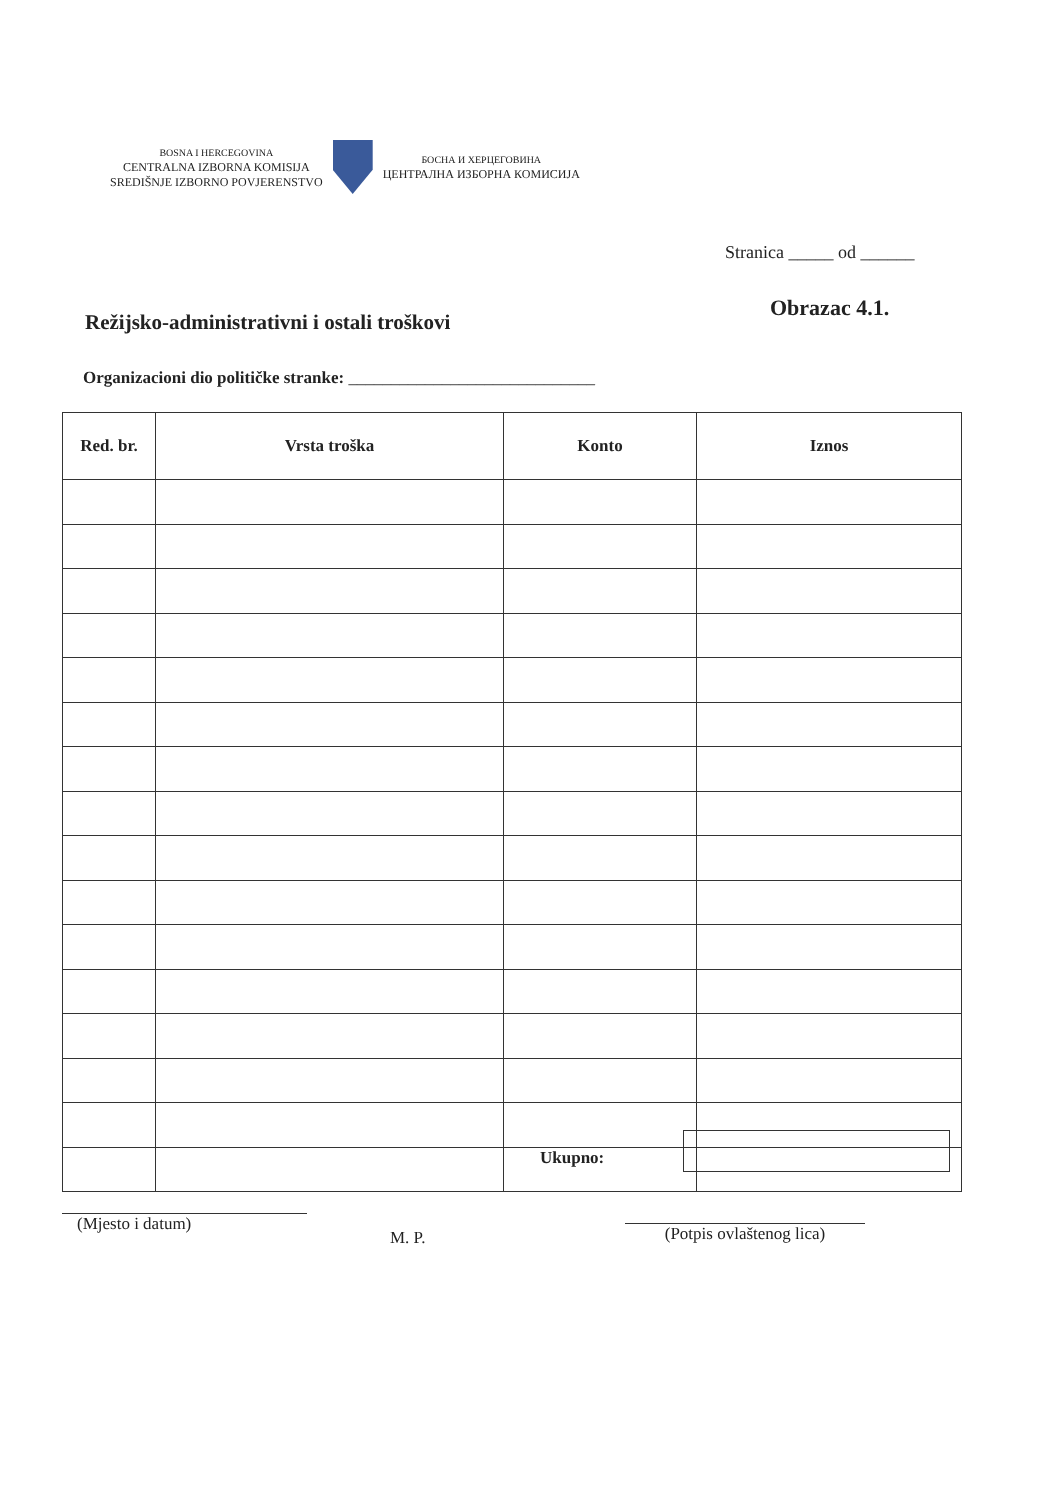BOSNA I HERCEGOVINA
CENTRALNA IZBORNA KOMISIJA
SREDIŠNJE IZBORNO POVJERENSTVO
БОСНА И ХЕРЦЕГОВИНА
ЦЕНТРАЛНА ИЗБОРНА КОМИСИЈА
Stranica _____ od ______
Obrazac 4.1.
Režijsko-administrativni i ostali troškovi
Organizacioni dio političke stranke: _____________________________
| Red. br. | Vrsta troška | Konto | Iznos |
| --- | --- | --- | --- |
Ukupno:
(Mjesto i datum)
M. P.
(Potpis ovlaštenog lica)